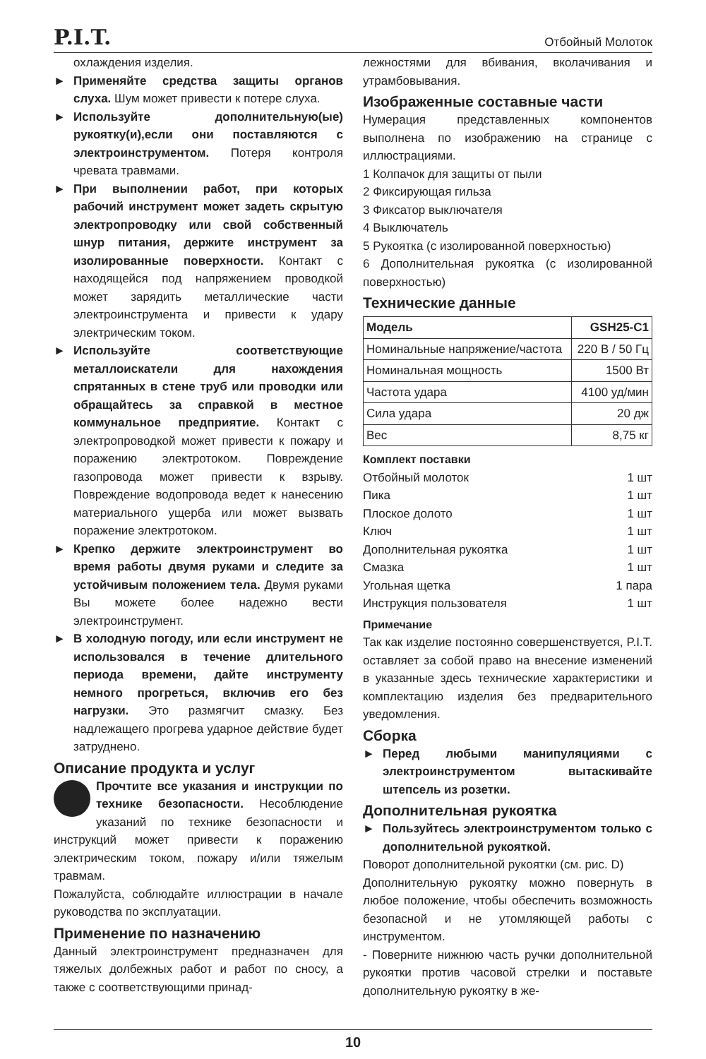P.I.T. Отбойный Молоток
охлаждения изделия.
► Применяйте средства защиты органов слуха. Шум может привести к потере слуха.
► Используйте дополнительную(ые) рукоятку(и),если они поставляются с электроинструментом. Потеря контроля чревата травмами.
► При выполнении работ, при которых рабочий инструмент может задеть скрытую электропроводку или свой собственный шнур питания, держите инструмент за изолированные поверхности. Контакт с находящейся под напряжением проводкой может зарядить металлические части электроинструмента и привести к удару электрическим током.
► Используйте соответствующие металлоискатели для нахождения спрятанных в стене труб или проводки или обращайтесь за справкой в местное коммунальное предприятие. Контакт с электропроводкой может привести к пожару и поражению электротоком. Повреждение газопровода может привести к взрыву. Повреждение водопровода ведет к нанесению материального ущерба или может вызвать поражение электротоком.
► Крепко держите электроинструмент во время работы двумя руками и следите за устойчивым положением тела. Двумя руками Вы можете более надежно вести электроинструмент.
► В холодную погоду, или если инструмент не использовался в течение длительного периода времени, дайте инструменту немного прогреться, включив его без нагрузки. Это размягчит смазку. Без надлежащего прогрева ударное действие будет затруднено.
Описание продукта и услуг
Прочтите все указания и инструкции по технике безопасности. Несоблюдение указаний по технике безопасности и инструкций может привести к поражению электрическим током, пожару и/или тяжелым травмам.
Пожалуйста, соблюдайте иллюстрации в начале руководства по эксплуатации.
Применение по назначению
Данный электроинструмент предназначен для тяжелых долбежных работ и работ по сносу, а также с соответствующими принад-
лежностями для вбивания, вколачивания и утрамбовывания.
Изображенные составные части
Нумерация представленных компонентов выполнена по изображению на странице с иллюстрациями.
1 Колпачок для защиты от пыли
2 Фиксирующая гильза
3 Фиксатор выключателя
4 Выключатель
5 Рукоятка (с изолированной поверхностью)
6 Дополнительная рукоятка (с изолированной поверхностью)
Технические данные
| Модель | GSH25-C1 |
| --- | --- |
| Номинальные напряжение/частота | 220 В / 50 Гц |
| Номинальная мощность | 1500 Вт |
| Частота удара | 4100 уд/мин |
| Сила удара | 20 дж |
| Вес | 8,75 кг |
Комплект поставки
Отбойный молоток 1 шт
Пика 1 шт
Плоское долото 1 шт
Ключ 1 шт
Дополнительная рукоятка 1 шт
Смазка 1 шт
Угольная щетка 1 пара
Инструкция пользователя 1 шт
Примечание
Так как изделие постоянно совершенствуется, P.I.T. оставляет за собой право на внесение изменений в указанные здесь технические характеристики и комплектацию изделия без предварительного уведомления.
Сборка
► Перед любыми манипуляциями с электроинструментом вытаскивайте штепсель из розетки.
Дополнительная рукоятка
► Пользуйтесь электроинструментом только с дополнительной рукояткой.
Поворот дополнительной рукоятки (см. рис. D)
Дополнительную рукоятку можно повернуть в любое положение, чтобы обеспечить возможность безопасной и не утомляющей работы с инструментом.
- Поверните нижнюю часть ручки дополнительной рукоятки против часовой стрелки и поставьте дополнительную рукоятку в же-
10